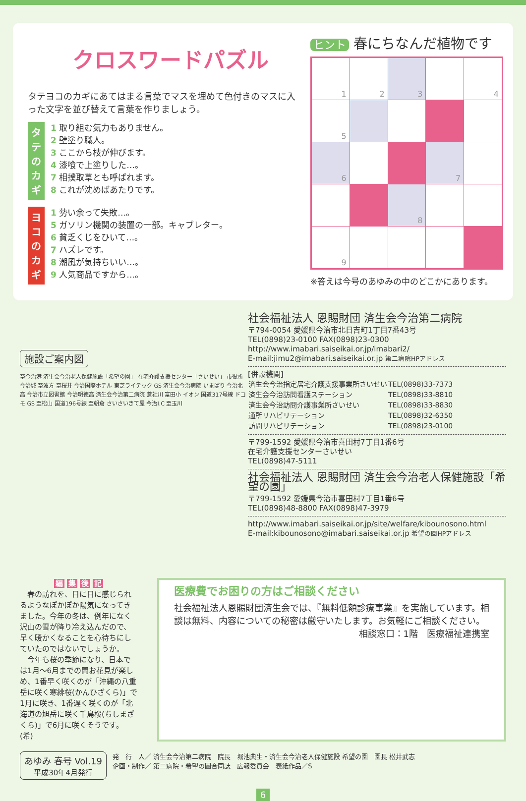クロスワードパズル
タテヨコのカギにあてはまる言葉でマスを埋めて色付きのマスに入った文字を並び替えて言葉を作りましょう。
タテのカギ
1 取り組む気力もありません。
2 壁塗り職人。
3 ここから枝が伸びます。
4 漆喰で上塗りした…。
7 相撲取草とも呼ばれます。
8 これが沈めばあたりです。
ヨコのカギ
1 勢い余って失敗…。
5 ガソリン機関の装置の一部。キャブレター。
6 貧乏くじをひいて…。
7 ハズレです。
8 潮風が気持ちいい…。
9 人気商品ですから…。
ヒント 春にちなんだ植物です
| 1 | 2 | 3 | | 4 |
| 5 | | | | |
| 6 | | | 7 | |
| | | 8 | | |
| 9 | | | | |
※答えは今号のあゆみの中のどこかにあります。
施設ご案内図
至今治港 済生会今治老人保健施設「希望の園」 在宅介護支援センター「さいせい」 市役所 今治城 至波方 至桜井 今治国際ホテル 東芝ライテック GS 済生会今治病院 いまばり 今治北高 今治市立図書館 今治明徳高 済生会今治第二病院 蒼社川 富田小 イオン 国道317号線 ドコモ GS 至松山 国道196号線 至朝倉 さいさいきて屋 今治I.C 至玉川
社会福祉法人 恩賜財団 済生会今治第二病院
〒794-0054 愛媛県今治市北日吉町1丁目7番43号
TEL(0898)23-0100 FAX(0898)23-0300
http://www.imabari.saiseikai.or.jp/imabari2/
E-mail:jimu2@imabari.saiseikai.or.jp 第二病院HPアドレス
[併設機関]
| 済生会今治指定居宅介護支援事業所さいせい | TEL(0898)33-7373 |
| 済生会今治訪問看護ステーション | TEL(0898)33-8810 |
| 済生会今治訪問介護事業所さいせい | TEL(0898)33-8830 |
| 通所リハビリテーション | TEL(0898)32-6350 |
| 訪問リハビリテーション | TEL(0898)23-0100 |
〒799-1592 愛媛県今治市喜田村7丁目1番6号
在宅介護支援センターさいせい
TEL(0898)47-5111
社会福祉法人 恩賜財団 済生会今治老人保健施設「希望の園」
〒799-1592 愛媛県今治市喜田村7丁目1番6号
TEL(0898)48-8800 FAX(0898)47-3979
http://www.imabari.saiseikai.or.jp/site/welfare/kibounosono.html
E-mail:kibounosono@imabari.saiseikai.or.jp 希望の園HPアドレス
編 集 後 記
　春の訪れを、日に日に感じられるようなぽかぽか陽気になってきました。今年の冬は、例年になく沢山の雪が降り冷え込んだので、早く暖かくなることを心待ちにしていたのではないでしょうか。
　今年も桜の季節になり、日本では1月～6月までの間お花見が楽しめ、1番早く咲くのが「沖縄の八重岳に咲く寒緋桜(かんひざくら)」で1月に咲き、1番遅く咲くのが「北海道の旭岳に咲く千島桜(ちしまざくら)」で6月に咲くそうです。 (希)
医療費でお困りの方はご相談ください
社会福祉法人恩賜財団済生会では、『無料低額診療事業』を実施しています。相談は無料、内容についての秘密は厳守いたします。お気軽にご相談ください。
相談窓口：1階　医療福祉連携室
あゆみ 春号 Vol.19
平成30年4月発行
発　行　人／ 済生会今治第二病院　院長　堀池典生・済生会今治老人保健施設 希望の園　園長 松井武志
企画・制作／ 第二病院・希望の園合同誌　広報委員会　表紙作品／S
6